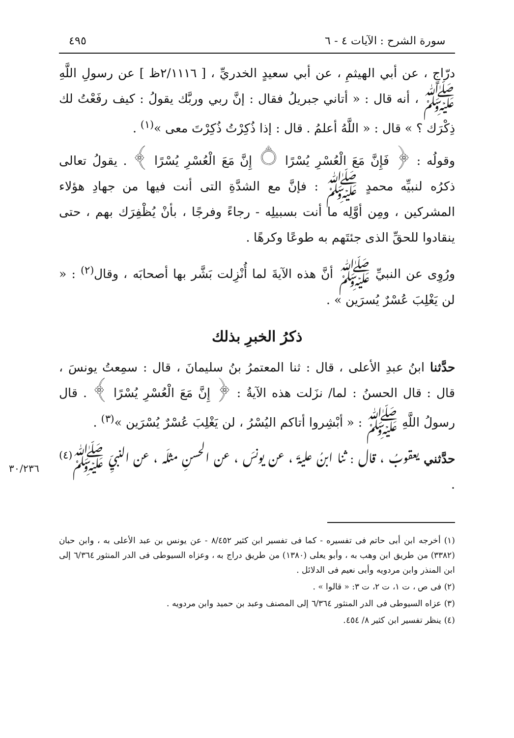سورة الشرح : الآيات ٤ - ٦ ٤٩٥
درّاجٍ ، عن أبي الهيثمِ ، عن أبي سعيدٍ الخدريِّ ، [ ٢/١١١٦ظ ] عن رسولِ اللَّهِ ﷺ ، أنه قال : « أتاني جبريلُ فقال : إنَّ ربي وربَّك يقولُ : كيف رفَعْتُ لك ذِكْرَك ؟ » قال : « اللَّهُ أعلمُ . قال : إذا ذُكِرْتُ ذُكِرْتَ معى »<sup>(١)</sup> .
وقولُه : ﴿ فَإِنَّ مَعَ الْعُسْرِ يُسْرًا ۝ إِنَّ مَعَ الْعُسْرِ يُسْرًا ﴾ . يقولُ تعالى ذكرُه لنبيِّه محمدٍ ﷺ : فإنَّ مع الشدَّةِ التى أنت فيها من جهادِ هؤلاء المشركين ، ومِن أوَّلِه ما أنت بسبيلِه - رجاءً وفرجًا ، بأنْ يُظْفِرَك بهم ، حتى ينقادوا للحقِّ الذى جئتَهم به طوعًا وكرهًا .
ورُوِى عن النبيِّ ﷺ أنَّ هذه الآيةَ لما أُنْزِلت بَشَّر بها أصحابَه ، وقال<sup>(٢)</sup> : « لن يَغْلِبَ عُسْرٌ يُسرَين » .
ذكرُ الخبرِ بذلك
حدَّثنا ابنُ عبدِ الأعلى ، قال : ثنا المعتمرُ بنُ سليمانَ ، قال : سمِعتُ يونسَ ، قال : قال الحسنُ : لما/ نزَلت هذه الآيةُ : ﴿ إِنَّ مَعَ الْعُسْرِ يُسْرًا ﴾ . قال رسولُ اللَّهِ ﷺ : « أبْشِروا أتاكم اليُسْرُ ، لن يَغْلِبَ عُسْرٌ يُسْرَين »<sup>(٣)</sup> .
٣٠/٢٣٦
حدَّثني يعقوبُ ، قال : ثنا ابنُ عليةَ ، عن يونسَ ، عن الحسنِ مثلَه ، عن النبيِّ ﷺ<sup>(٤)</sup> .
(١) أخرجه ابن أبى حاتم فى تفسيره - كما فى تفسير ابن كثير ٨/٤٥٢ - عن يونس بن عبد الأعلى به ، وابن حبان (٣٣٨٢) من طريق ابن وهب به ، وأبو يعلى (١٣٨٠) من طريق دراج به ، وعزاه السيوطى فى الدر المنثور ٦/٣٦٤ إلى ابن المنذر وابن مردويه وأبى نعيم فى الدلائل .
(٢) فى ص ، ت ١، ت ٢، ت ٣: « قالوا » .
(٣) عزاه السيوطى فى الدر المنثور ٦/٣٦٤ إلى المصنف وعبد بن حميد وابن مردويه .
(٤) ينظر تفسير ابن كثير ٨/ ٤٥٤.